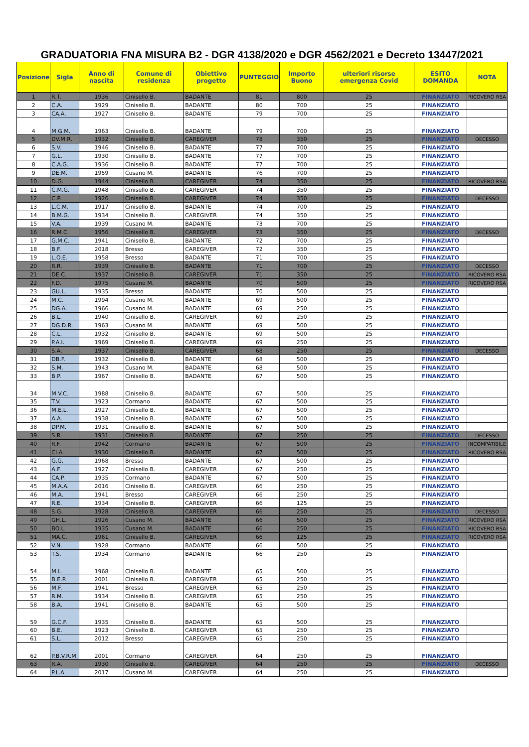GRADUATORIA FNA MISURA B2 - DGR 4138/2020 e DGR 4562/2021 e Decreto 13447/2021
| Posizione | Sigla | Anno di nascita | Comune di residenza | Obiettivo progetto | PUNTEGGIO | Importo Buono | ulteriori risorse emergenza Covid | ESITO DOMANDA | NOTA |
| --- | --- | --- | --- | --- | --- | --- | --- | --- | --- |
| 1 | R.T. | 1936 | Cinisello B. | BADANTE | 81 | 800 | 25 | FINANZIATO | RICOVERO RSA |
| 2 | C.A. | 1929 | Cinisello B. | BADANTE | 80 | 700 | 25 | FINANZIATO | |
| 3 | CA.A. | 1927 | Cinisello B. | BADANTE | 79 | 700 | 25 | FINANZIATO | |
| 4 | M.G.M. | 1963 | Cinisello B. | BADANTE | 79 | 700 | 25 | FINANZIATO | |
| 5 | DV.M.R. | 1932 | Cinisello B. | CAREGIVER | 78 | 350 | 25 | FINANZIATO | DECESSO |
| 6 | S.V. | 1946 | Cinisello B. | BADANTE | 77 | 700 | 25 | FINANZIATO | |
| 7 | G.L. | 1930 | Cinisello B. | BADANTE | 77 | 700 | 25 | FINANZIATO | |
| 8 | C.A.G. | 1936 | Cinisello B. | BADANTE | 77 | 700 | 25 | FINANZIATO | |
| 9 | DE.M. | 1959 | Cusano M. | BADANTE | 76 | 700 | 25 | FINANZIATO | |
| 10 | D.G. | 1944 | Cinisello B. | CAREGIVER | 74 | 350 | 25 | FINANZIATO | RICOVERO RSA |
| 11 | C.M.G. | 1948 | Cinisello B. | CAREGIVER | 74 | 350 | 25 | FINANZIATO | |
| 12 | C.P. | 1926 | Cinisello B. | CAREGIVER | 74 | 350 | 25 | FINANZIATO | DECESSO |
| 13 | L.C.M. | 1917 | Cinisello B. | BADANTE | 74 | 700 | 25 | FINANZIATO | |
| 14 | B.M.G. | 1934 | Cinisello B. | CAREGIVER | 74 | 350 | 25 | FINANZIATO | |
| 15 | V.A. | 1939 | Cusano M. | BADANTE | 73 | 700 | 25 | FINANZIATO | |
| 16 | R.M.C. | 1956 | Cinisello B. | CAREGIVER | 73 | 350 | 25 | FINANZIATO | DECESSO |
| 17 | G.M.C. | 1941 | Cinisello B. | BADANTE | 72 | 700 | 25 | FINANZIATO | |
| 18 | B.F. | 2018 | Bresso | CAREGIVER | 72 | 350 | 25 | FINANZIATO | |
| 19 | L.O.E. | 1958 | Bresso | BADANTE | 71 | 700 | 25 | FINANZIATO | |
| 20 | R.R. | 1939 | Cinisello B. | BADANTE | 71 | 700 | 25 | FINANZIATO | DECESSO |
| 21 | DE.C. | 1937 | Cinisello B. | CAREGIVER | 71 | 350 | 25 | FINANZIATO | RICOVERO RSA |
| 22 | F.D. | 1975 | Cusano M. | BADANTE | 70 | 500 | 25 | FINANZIATO | RICOVERO RSA |
| 23 | GU.L. | 1935 | Bresso | BADANTE | 70 | 500 | 25 | FINANZIATO | |
| 24 | M.C. | 1994 | Cusano M. | BADANTE | 69 | 500 | 25 | FINANZIATO | |
| 25 | DG.A. | 1966 | Cusano M. | BADANTE | 69 | 250 | 25 | FINANZIATO | |
| 26 | B.L. | 1940 | Cinisello B. | CAREGIVER | 69 | 250 | 25 | FINANZIATO | |
| 27 | DG.D.R. | 1963 | Cusano M. | BADANTE | 69 | 500 | 25 | FINANZIATO | |
| 28 | C.L. | 1932 | Cinisello B. | BADANTE | 69 | 500 | 25 | FINANZIATO | |
| 29 | P.A.I. | 1969 | Cinisello B. | CAREGIVER | 69 | 250 | 25 | FINANZIATO | |
| 30 | S.A. | 1937 | Cinisello B. | CAREGIVER | 68 | 250 | 25 | FINANZIATO | DECESSO |
| 31 | DB.F. | 1932 | Cinisello B. | BADANTE | 68 | 500 | 25 | FINANZIATO | |
| 32 | S.M. | 1943 | Cusano M. | BADANTE | 68 | 500 | 25 | FINANZIATO | |
| 33 | B.P. | 1967 | Cinisello B. | BADANTE | 67 | 500 | 25 | FINANZIATO | |
| 34 | M.V.C. | 1988 | Cinisello B. | BADANTE | 67 | 500 | 25 | FINANZIATO | |
| 35 | T.V. | 1923 | Cormano | BADANTE | 67 | 500 | 25 | FINANZIATO | |
| 36 | M.E.L. | 1927 | Cinisello B. | BADANTE | 67 | 500 | 25 | FINANZIATO | |
| 37 | A.A. | 1938 | Cinisello B. | BADANTE | 67 | 500 | 25 | FINANZIATO | |
| 38 | DP.M. | 1931 | Cinisello B. | BADANTE | 67 | 500 | 25 | FINANZIATO | |
| 39 | S.R. | 1931 | Cinisello B. | BADANTE | 67 | 250 | 25 | FINANZIATO | DECESSO |
| 40 | R.F. | 1942 | Cormano | BADANTE | 67 | 500 | 25 | FINANZIATO | INCOMPATIBILE |
| 41 | CI.A. | 1930 | Cinisello B. | BADANTE | 67 | 500 | 25 | FINANZIATO | RICOVERO RSA |
| 42 | G.G. | 1968 | Bresso | BADANTE | 67 | 500 | 25 | FINANZIATO | |
| 43 | A.F. | 1927 | Cinisello B. | CAREGIVER | 67 | 250 | 25 | FINANZIATO | |
| 44 | CA.P. | 1935 | Cormano | BADANTE | 67 | 500 | 25 | FINANZIATO | |
| 45 | M.A.A. | 2016 | Cinisello B. | CAREGIVER | 66 | 250 | 25 | FINANZIATO | |
| 46 | M.A. | 1941 | Bresso | CAREGIVER | 66 | 250 | 25 | FINANZIATO | |
| 47 | R.E. | 1934 | Cinisello B. | CAREGIVER | 66 | 125 | 25 | FINANZIATO | |
| 48 | S.G. | 1928 | Cinisello B. | CAREGIVER | 66 | 250 | 25 | FINANZIATO | DECESSO |
| 49 | GH.L. | 1926 | Cusano M. | BADANTE | 66 | 500 | 25 | FINANZIATO | RICOVERO RSA |
| 50 | BO.L. | 1935 | Cusano M. | BADANTE | 66 | 250 | 25 | FINANZIATO | RICOVERO RSA |
| 51 | MA.C. | 1961 | Cinisello B. | CAREGIVER | 66 | 125 | 25 | FINANZIATO | RICOVERO RSA |
| 52 | V.N. | 1928 | Cormano | BADANTE | 66 | 500 | 25 | FINANZIATO | |
| 53 | T.S. | 1934 | Cormano | BADANTE | 66 | 250 | 25 | FINANZIATO | |
| 54 | M.L. | 1968 | Cinisello B. | BADANTE | 65 | 500 | 25 | FINANZIATO | |
| 55 | B.E.P. | 2001 | Cinisello B. | CAREGIVER | 65 | 250 | 25 | FINANZIATO | |
| 56 | M.F. | 1941 | Bresso | CAREGIVER | 65 | 250 | 25 | FINANZIATO | |
| 57 | R.M. | 1934 | Cinisello B. | CAREGIVER | 65 | 250 | 25 | FINANZIATO | |
| 58 | B.A. | 1941 | Cinisello B. | BADANTE | 65 | 500 | 25 | FINANZIATO | |
| 59 | G.C.F. | 1935 | Cinisello B. | BADANTE | 65 | 500 | 25 | FINANZIATO | |
| 60 | B.E. | 1923 | Cinisello B. | CAREGIVER | 65 | 250 | 25 | FINANZIATO | |
| 61 | S.L. | 2012 | Bresso | CAREGIVER | 65 | 250 | 25 | FINANZIATO | |
| 62 | P.B.V.R.M. | 2001 | Cormano | CAREGIVER | 64 | 250 | 25 | FINANZIATO | |
| 63 | R.A. | 1930 | Cinisello B. | CAREGIVER | 64 | 250 | 25 | FINANZIATO | DECESSO |
| 64 | P.L.A. | 2017 | Cusano M. | CAREGIVER | 64 | 250 | 25 | FINANZIATO | |